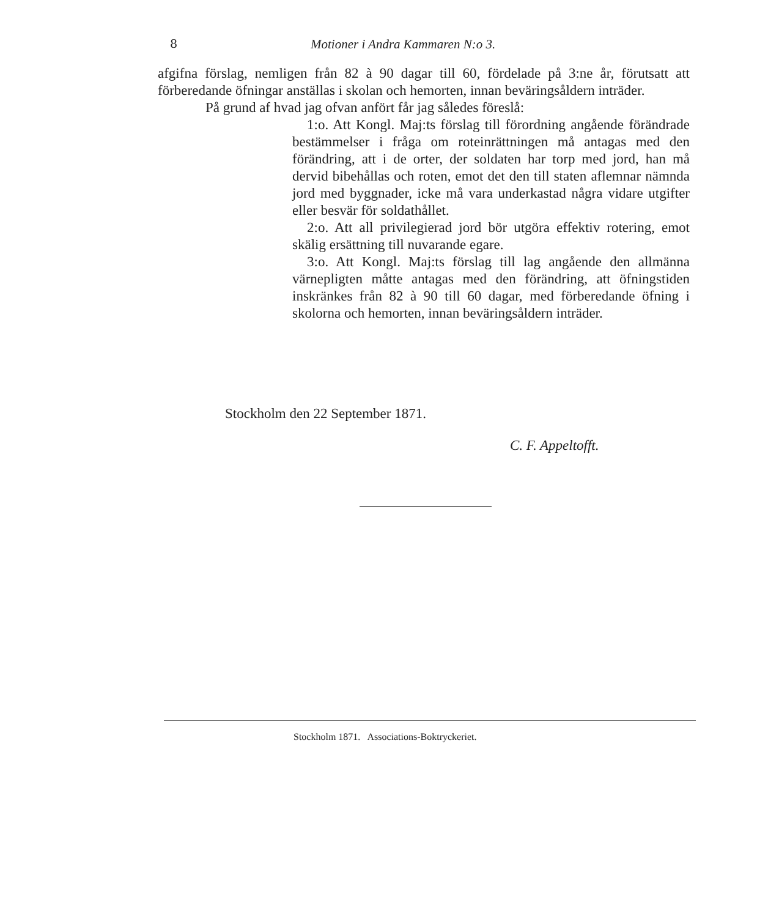8 Motioner i Andra Kammaren N:o 3.
afgifna förslag, nemligen från 82 à 90 dagar till 60, fördelade på 3:ne år, förutsatt att förberedande öfningar anställas i skolan och hemorten, innan beväringsåldern inträder.
På grund af hvad jag ofvan anfört får jag således föreslå:
1:o. Att Kongl. Maj:ts förslag till förordning angående förändrade bestämmelser i fråga om roteinrättningen må antagas med den förändring, att i de orter, der soldaten har torp med jord, han må dervid bibehållas och roten, emot det den till staten aflemnar nämnda jord med byggnader, icke må vara underkastad några vidare utgifter eller besvär för soldathållet.
2:o. Att all privilegierad jord bör utgöra effektiv rotering, emot skälig ersättning till nuvarande egare.
3:o. Att Kongl. Maj:ts förslag till lag angående den allmänna värnepligten måtte antagas med den förändring, att öfningstiden inskränkes från 82 à 90 till 60 dagar, med förberedande öfning i skolorna och hemorten, innan beväringsåldern inträder.
Stockholm den 22 September 1871.
C. F. Appeltofft.
Stockholm 1871. Associations-Boktryckeriet.